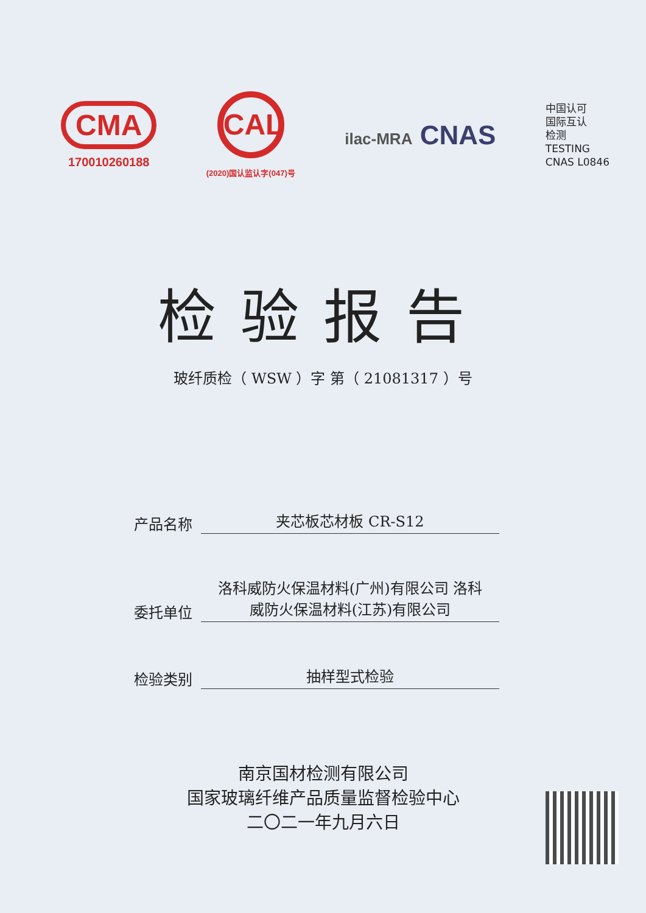CMA
170010260188
CAL
(2020)国认监认字(047)号
ilac-MRA CNAS
中国认可
国际互认
检测
TESTING
CNAS L0846
检验报告
玻纤质检（ WSW ）字 第（ 21081317 ）号
产品名称
夹芯板芯材板 CR-S12
委托单位
洛科威防火保温材料(广州)有限公司 洛科
威防火保温材料(江苏)有限公司
检验类别
抽样型式检验
南京国材检测有限公司
国家玻璃纤维产品质量监督检验中心
二〇二一年九月六日